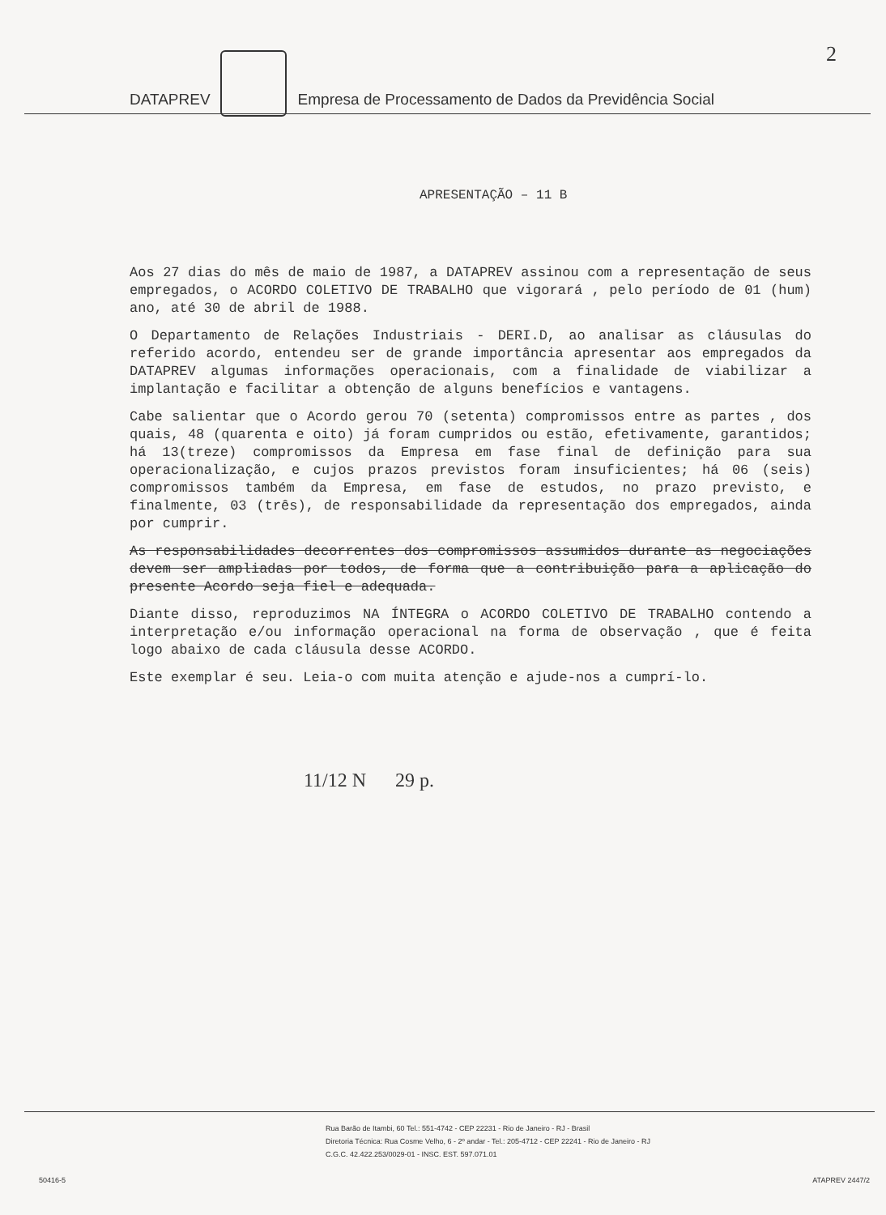2
DATAPREV Empresa de Processamento de Dados da Previdência Social
APRESENTAÇÃO – 11 B
Aos 27 dias do mês de maio de 1987, a DATAPREV assinou com a representação de seus empregados, o ACORDO COLETIVO DE TRABALHO que vigorará , pelo período de 01 (hum) ano, até 30 de abril de 1988.
O Departamento de Relações Industriais - DERI.D, ao analisar as cláusulas do referido acordo, entendeu ser de grande importância apresentar aos empregados da DATAPREV algumas informações operacionais, com a finalidade de viabilizar a implantação e facilitar a obtenção de alguns benefícios e vantagens.
Cabe salientar que o Acordo gerou 70 (setenta) compromissos entre as partes , dos quais, 48 (quarenta e oito) já foram cumpridos ou estão, efetivamente, garantidos; há 13(treze) compromissos da Empresa em fase final de definição para sua operacionalização, e cujos prazos previstos foram insuficientes; há 06 (seis) compromissos também da Empresa, em fase de estudos, no prazo previsto, e finalmente, 03 (três), de responsabilidade da representação dos empregados, ainda por cumprir.
As responsabilidades decorrentes dos compromissos assumidos durante as negociações devem ser ampliadas por todos, de forma que a contribuição para a aplicação do presente Acordo seja fiel e adequada.
Diante disso, reproduzimos NA ÍNTEGRA o ACORDO COLETIVO DE TRABALHO contendo a interpretação e/ou informação operacional na forma de observação , que é feita logo abaixo de cada cláusula desse ACORDO.
Este exemplar é seu. Leia-o com muita atenção e ajude-nos a cumprí-lo.
11/12 N 29 p.
Rua Barão de Itambi, 60 Tel.: 551-4742 - CEP 22231 - Rio de Janeiro - RJ - Brasil
Diretoria Técnica: Rua Cosme Velho, 6 - 2º andar - Tel.: 205-4712 - CEP 22241 - Rio de Janeiro - RJ
C.G.C. 42.422.253/0029-01 - INSC. EST. 597.071.01
50416-5 ATAPREV 2447/2